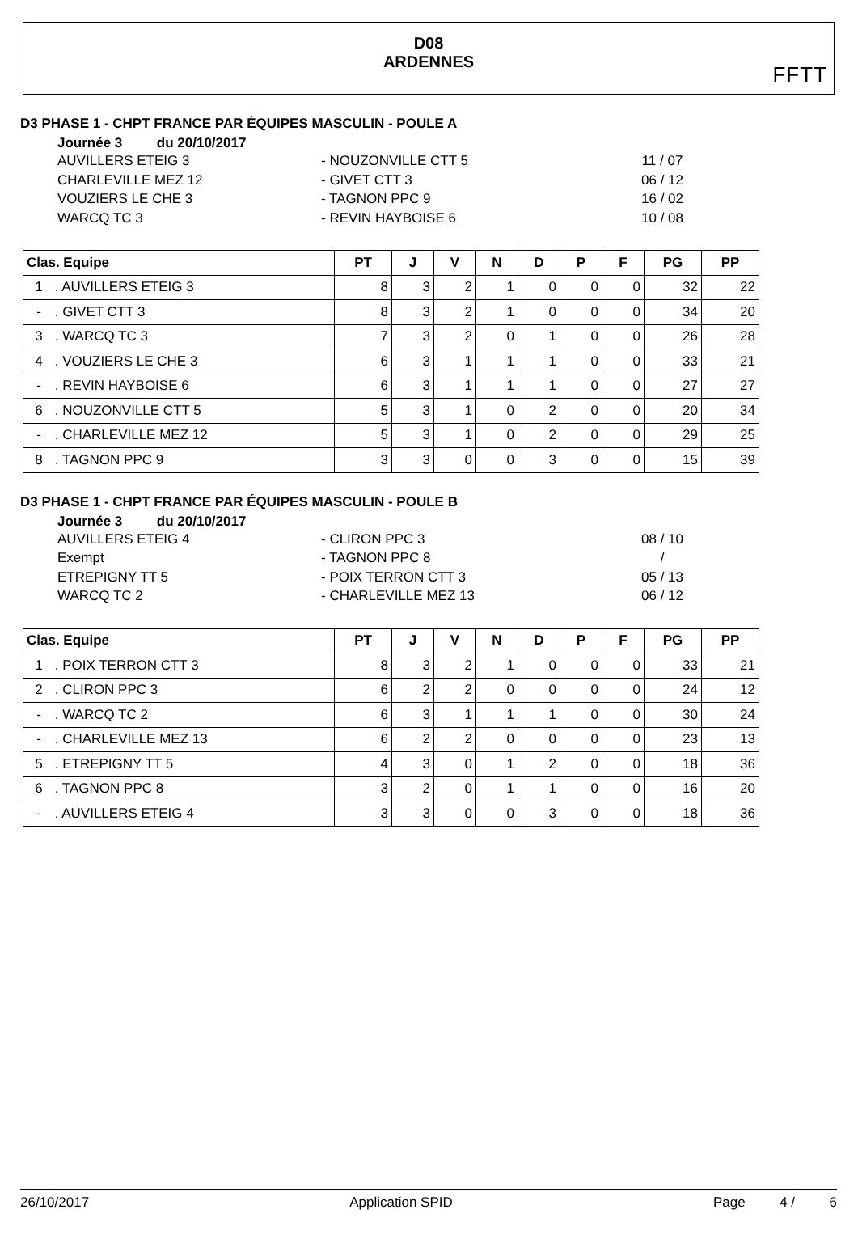D08
ARDENNES
FFTT
D3 PHASE 1 - CHPT FRANCE PAR ÉQUIPES MASCULIN - POULE A
Journée 3 du 20/10/2017
AUVILLERS ETEIG 3 - NOUZONVILLE CTT 5 11 / 07
CHARLEVILLE MEZ 12 - GIVET CTT 3 06 / 12
VOUZIERS LE CHE 3 - TAGNON PPC 9 16 / 02
WARCQ TC 3 - REVIN HAYBOISE 6 10 / 08
| Clas. Equipe | PT | J | V | N | D | P | F | PG | PP |
| --- | --- | --- | --- | --- | --- | --- | --- | --- | --- |
| 1 . AUVILLERS ETEIG 3 | 8 | 3 | 2 | 1 | 0 | 0 | 0 | 32 | 22 |
| - . GIVET CTT 3 | 8 | 3 | 2 | 1 | 0 | 0 | 0 | 34 | 20 |
| 3 . WARCQ TC 3 | 7 | 3 | 2 | 0 | 1 | 0 | 0 | 26 | 28 |
| 4 . VOUZIERS LE CHE 3 | 6 | 3 | 1 | 1 | 1 | 0 | 0 | 33 | 21 |
| - . REVIN HAYBOISE 6 | 6 | 3 | 1 | 1 | 1 | 0 | 0 | 27 | 27 |
| 6 . NOUZONVILLE CTT 5 | 5 | 3 | 1 | 0 | 2 | 0 | 0 | 20 | 34 |
| - . CHARLEVILLE MEZ 12 | 5 | 3 | 1 | 0 | 2 | 0 | 0 | 29 | 25 |
| 8 . TAGNON PPC 9 | 3 | 3 | 0 | 0 | 3 | 0 | 0 | 15 | 39 |
D3 PHASE 1 - CHPT FRANCE PAR ÉQUIPES MASCULIN - POULE B
Journée 3 du 20/10/2017
AUVILLERS ETEIG 4 - CLIRON PPC 3 08 / 10
Exempt - TAGNON PPC 8 /
ETREPIGNY TT 5 - POIX TERRON CTT 3 05 / 13
WARCQ TC 2 - CHARLEVILLE MEZ 13 06 / 12
| Clas. Equipe | PT | J | V | N | D | P | F | PG | PP |
| --- | --- | --- | --- | --- | --- | --- | --- | --- | --- |
| 1 . POIX TERRON CTT 3 | 8 | 3 | 2 | 1 | 0 | 0 | 0 | 33 | 21 |
| 2 . CLIRON PPC 3 | 6 | 2 | 2 | 0 | 0 | 0 | 0 | 24 | 12 |
| - . WARCQ TC 2 | 6 | 3 | 1 | 1 | 1 | 0 | 0 | 30 | 24 |
| - . CHARLEVILLE MEZ 13 | 6 | 2 | 2 | 0 | 0 | 0 | 0 | 23 | 13 |
| 5 . ETREPIGNY TT 5 | 4 | 3 | 0 | 1 | 2 | 0 | 0 | 18 | 36 |
| 6 . TAGNON PPC 8 | 3 | 2 | 0 | 1 | 1 | 0 | 0 | 16 | 20 |
| - . AUVILLERS ETEIG 4 | 3 | 3 | 0 | 0 | 3 | 0 | 0 | 18 | 36 |
26/10/2017 Application SPID Page 4 / 6